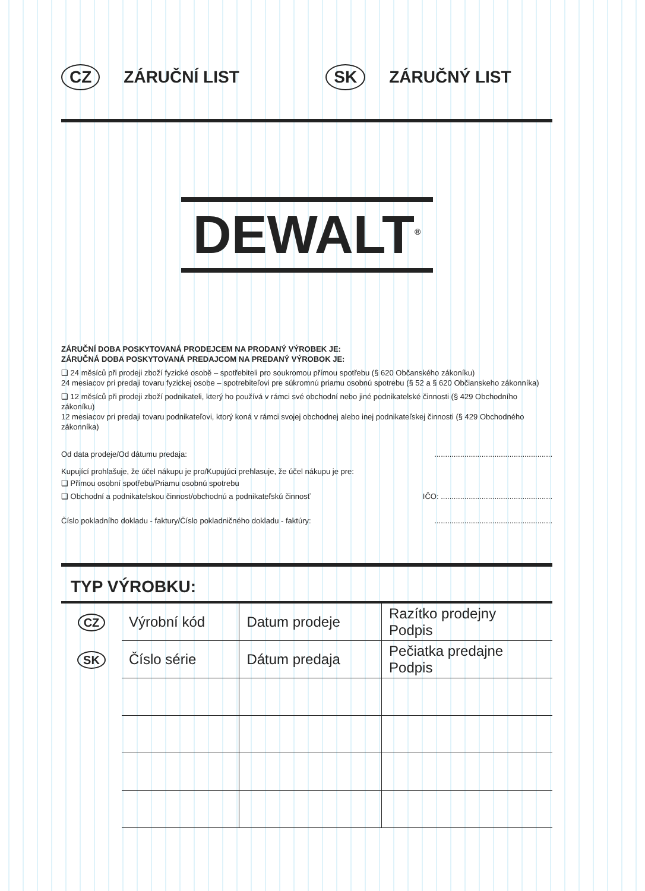CZ ZÁRUČNÍ LIST SK ZÁRUČNÝ LIST
DEWALT<sup>®</sup>
ZÁRUČNÍ DOBA POSKYTOVANÁ PRODEJCEM NA PRODANÝ VÝROBEK JE:
ZÁRUČNÁ DOBA POSKYTOVANÁ PREDAJCOM NA PREDANÝ VÝROBOK JE:
❑ 24 měsíců při prodeji zboží fyzické osobě – spotřebiteli pro soukromou přímou spotřebu (§ 620 Občanského zákoníku)
24 mesiacov pri predaji tovaru fyzickej osobe – spotrebiteľovi pre súkromnú priamu osobnú spotrebu (§ 52 a § 620 Občianskeho zákonníka)
❑ 12 měsíců při prodeji zboží podnikateli, který ho používá v rámci své obchodní nebo jiné podnikatelské činnosti (§ 429 Obchodního zákoníku)
12 mesiacov pri predaji tovaru podnikateľovi, ktorý koná v rámci svojej obchodnej alebo inej podnikateľskej činnosti (§ 429 Obchodného zákonníka)
Od data prodeje/Od dátumu predaja:.......................................................
Kupující prohlašuje, že účel nákupu je pro/Kupujúci prehlasuje, že účel nákupu je pre:
❑ Přímou osobní spotřebu/Priamu osobnú spotrebu
❑ Obchodní a podnikatelskou činnost/obchodnú a podnikateľskú činnosť IČO: ....................................................
Číslo pokladního dokladu - faktury/Číslo pokladničného dokladu - faktúry:.......................................................
TYP VÝROBKU:
| CZ | Výrobní kód | Datum prodeje | Razítko prodejny Podpis |
| SK | Číslo série | Dátum predaja | Pečiatka predajne Podpis |